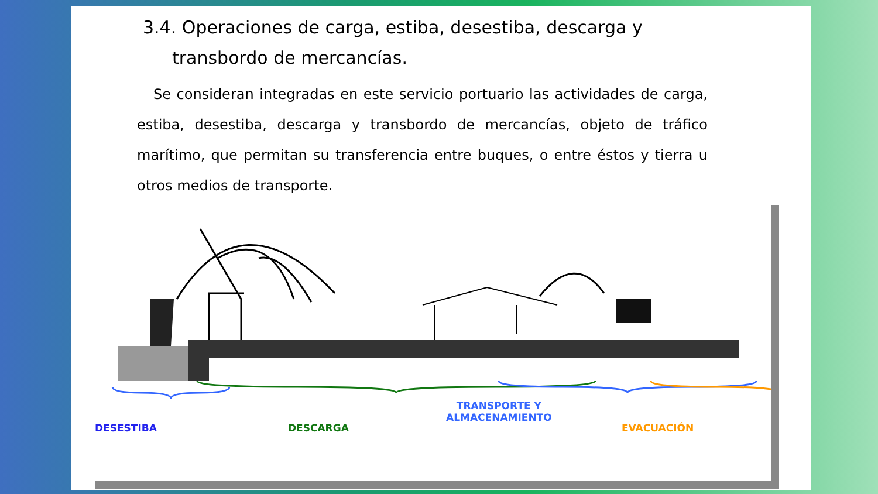3.4. Operaciones de carga, estiba, desestiba, descarga y
transbordo de mercancías.
Se consideran integradas en este servicio portuario las actividades de carga, estiba, desestiba, descarga y transbordo de mercancías, objeto de tráfico marítimo, que permitan su transferencia entre buques, o entre éstos y tierra u otros medios de transporte.
DESESTIBA DESCARGA
TRANSPORTE Y
ALMACENAMIENTO
EVACUACIÓN